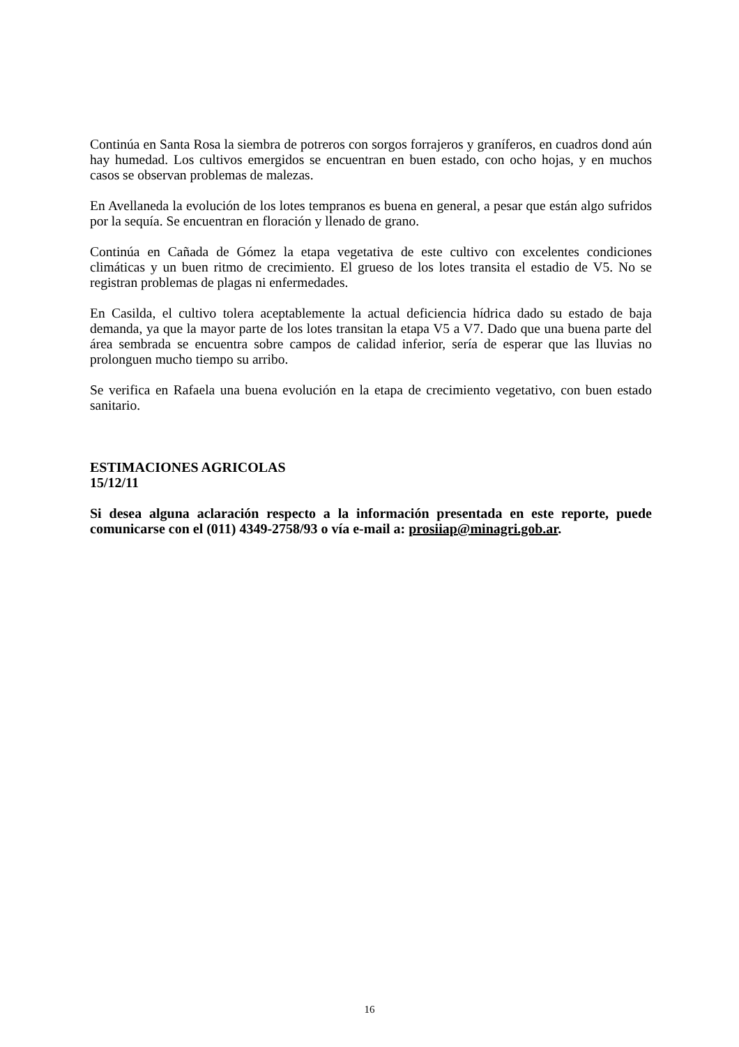Continúa en Santa Rosa la siembra de potreros con sorgos forrajeros y graníferos, en cuadros dond aún hay humedad. Los cultivos emergidos se encuentran en buen estado, con ocho hojas, y en muchos casos se observan problemas de malezas.
En Avellaneda la evolución de los lotes tempranos es buena en general, a pesar que están algo sufridos por la sequía. Se encuentran en floración y llenado de grano.
Continúa en Cañada de Gómez la etapa vegetativa de este cultivo con excelentes condiciones climáticas y un buen ritmo de crecimiento. El grueso de los lotes transita el estadio de V5. No se registran problemas de plagas ni enfermedades.
En Casilda, el cultivo tolera aceptablemente la actual deficiencia hídrica dado su estado de baja demanda, ya que la mayor parte de los lotes transitan la etapa V5 a V7. Dado que una buena parte del área sembrada se encuentra sobre campos de calidad inferior, sería de esperar que las lluvias no prolonguen mucho tiempo su arribo.
Se verifica en Rafaela una buena evolución en la etapa de crecimiento vegetativo, con buen estado sanitario.
ESTIMACIONES AGRICOLAS
15/12/11
Si desea alguna aclaración respecto a la información presentada en este reporte, puede comunicarse con el (011) 4349-2758/93 o vía e-mail a: prosiiap@minagri.gob.ar.
16